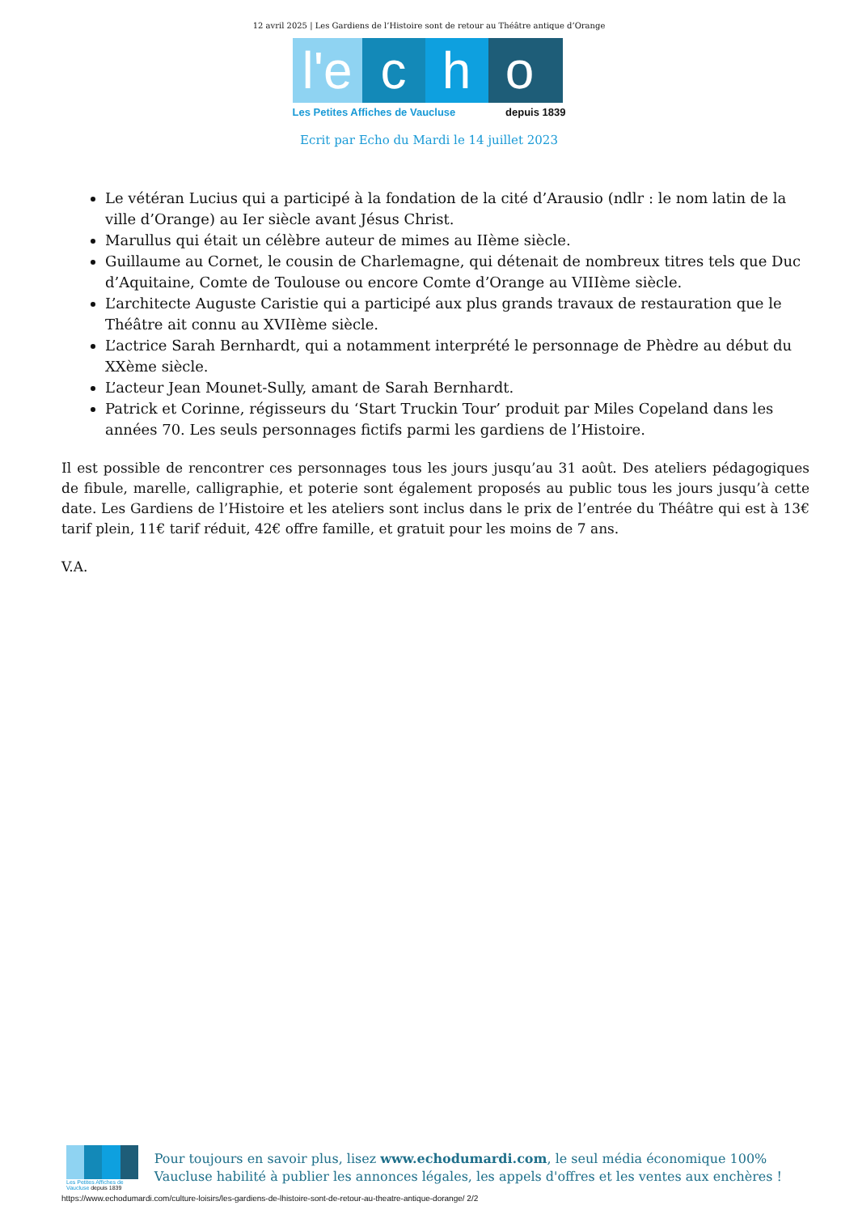12 avril 2025 | Les Gardiens de l’Histoire sont de retour au Théâtre antique d’Orange
l'e
c
h
o
Les Petites Affiches de Vaucluse depuis 1839
Ecrit par Echo du Mardi le 14 juillet 2023
Le vétéran Lucius qui a participé à la fondation de la cité d’Arausio (ndlr : le nom latin de la ville d’Orange) au Ier siècle avant Jésus Christ.
Marullus qui était un célèbre auteur de mimes au IIème siècle.
Guillaume au Cornet, le cousin de Charlemagne, qui détenait de nombreux titres tels que Duc d’Aquitaine, Comte de Toulouse ou encore Comte d’Orange au VIIIème siècle.
L’architecte Auguste Caristie qui a participé aux plus grands travaux de restauration que le Théâtre ait connu au XVIIème siècle.
L’actrice Sarah Bernhardt, qui a notamment interprété le personnage de Phèdre au début du XXème siècle.
L’acteur Jean Mounet-Sully, amant de Sarah Bernhardt.
Patrick et Corinne, régisseurs du ‘Start Truckin Tour’ produit par Miles Copeland dans les années 70. Les seuls personnages fictifs parmi les gardiens de l’Histoire.
Il est possible de rencontrer ces personnages tous les jours jusqu’au 31 août. Des ateliers pédagogiques de fibule, marelle, calligraphie, et poterie sont également proposés au public tous les jours jusqu’à cette date. Les Gardiens de l’Histoire et les ateliers sont inclus dans le prix de l’entrée du Théâtre qui est à 13€ tarif plein, 11€ tarif réduit, 42€ offre famille, et gratuit pour les moins de 7 ans.
V.A.
Les Petites Affiches de Vaucluse depuis 1839
Pour toujours en savoir plus, lisez www.echodumardi.com, le seul média économique 100% Vaucluse habilité à publier les annonces légales, les appels d'offres et les ventes aux enchères !
https://www.echodumardi.com/culture-loisirs/les-gardiens-de-lhistoire-sont-de-retour-au-theatre-antique-dorange/ 2/2